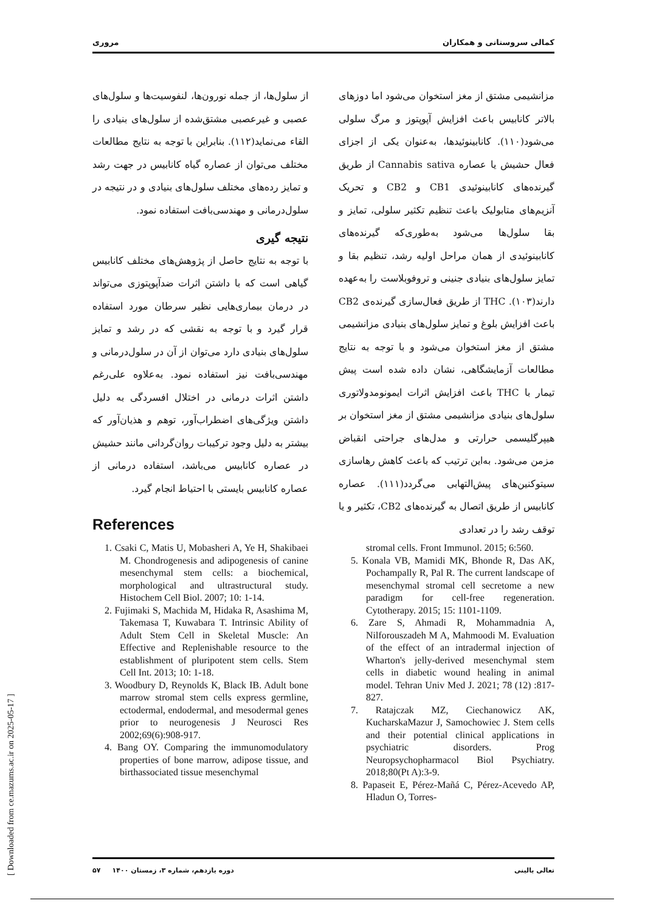کمالی سروستانی و همکاران مروری
مزانشیمی مشتق از مغز استخوان می‌شود اما دوزهای بالاتر کانابیس باعث افزایش آپوپتوز و مرگ سلولی می‌شود(۱۱۰). کانابینوئیدها، به‌عنوان یکی از اجزای فعال حشیش یا عصاره Cannabis sativa از طریق گیرنده‌های کانابینوئیدی CB1 و CB2 و تحریک آنزیم‌های متابولیک باعث تنظیم تکثیر سلولی، تمایز و بقا سلول‌ها می‌شود به‌طوری‌که گیرنده‌های کانابینوئیدی از همان مراحل اولیه رشد، تنظیم بقا و تمایز سلول‌های بنیادی جنینی و تروفوبلاست را به‌عهده دارند(۱۰۳). THC از طریق فعال‌سازی گیرنده‌ی CB2 باعث افزایش بلوغ و تمایز سلول‌های بنیادی مزانشیمی مشتق از مغز استخوان می‌شود و با توجه به نتایج مطالعات آزمایشگاهی، نشان داده شده است پیش تیمار با THC باعث افزایش اثرات ایمونومدولاتوری سلول‌های بنیادی مزانشیمی مشتق از مغز استخوان بر هیپرگلیسمی حرارتی و مدل‌های جراحتی انقباض مزمن می‌شود. به‌این ترتیب که باعث کاهش رهاسازی سیتوکنین‌های پیش‌التهابی می‌گردد(۱۱۱). عصاره کانابیس از طریق اتصال به گیرنده‌های CB2، تکثیر و یا توقف رشد را در تعدادی
از سلول‌ها، از جمله نورون‌ها، لنفوسیت‌ها و سلول‌های عصبی و غیرعصبی مشتق‌شده از سلول‌های بنیادی را القاء می‌نماید(۱۱۲). بنابراین با توجه به نتایج مطالعات مختلف می‌توان از عصاره گیاه کانابیس در جهت رشد و تمایز رده‌های مختلف سلول‌های بنیادی و در نتیجه در سلول‌درمانی و مهندسی‌بافت استفاده نمود.
نتیجه گیری
با توجه به نتایج حاصل از پژوهش‌های مختلف کانابیس گیاهی است که با داشتن اثرات ضدآپوپتوزی می‌تواند در درمان بیماری‌هایی نظیر سرطان مورد استفاده قرار گیرد و با توجه به نقشی که در رشد و تمایز سلول‌های بنیادی دارد می‌توان از آن در سلول‌درمانی و مهندسی‌بافت نیز استفاده نمود. به‌علاوه علی‌رغم داشتن اثرات درمانی در اختلال افسردگی به دلیل داشتن ویژگی‌های اضطراب‌آور، توهم و هذیان‌آور که بیشتر به دلیل وجود ترکیبات روان‌گردانی مانند حشیش در عصاره کانابیس می‌باشد، استفاده درمانی از عصاره کانابیس بایستی با احتیاط انجام گیرد.
References
1. Csaki C, Matis U, Mobasheri A, Ye H, Shakibaei M. Chondrogenesis and adipogenesis of canine mesenchymal stem cells: a biochemical, morphological and ultrastructural study. Histochem Cell Biol. 2007; 10: 1-14.
2. Fujimaki S, Machida M, Hidaka R, Asashima M, Takemasa T, Kuwabara T. Intrinsic Ability of Adult Stem Cell in Skeletal Muscle: An Effective and Replenishable resource to the establishment of pluripotent stem cells. Stem Cell Int. 2013; 10: 1-18.
3. Woodbury D, Reynolds K, Black IB. Adult bone marrow stromal stem cells express germline, ectodermal, endodermal, and mesodermal genes prior to neurogenesis J Neurosci Res 2002;69(6):908-917.
4. Bang OY. Comparing the immunomodulatory properties of bone marrow, adipose tissue, and birthassociated tissue mesenchymal
stromal cells. Front Immunol. 2015; 6:560.
5. Konala VB, Mamidi MK, Bhonde R, Das AK, Pochampally R, Pal R. The current landscape of mesenchymal stromal cell secretome a new paradigm for cell-free regeneration. Cytotherapy. 2015; 15: 1101-1109.
6. Zare S, Ahmadi R, Mohammadnia A, Nilforouszadeh M A, Mahmoodi M. Evaluation of the effect of an intradermal injection of Wharton's jelly-derived mesenchymal stem cells in diabetic wound healing in animal model. Tehran Univ Med J. 2021; 78 (12) :817-827.
7. Ratajczak MZ, Ciechanowicz AK, KucharskaMazur J, Samochowiec J. Stem cells and their potential clinical applications in psychiatric disorders. Prog Neuropsychopharmacol Biol Psychiatry. 2018;80(Pt A):3-9.
8. Papaseit E, Pérez-Mañá C, Pérez-Acevedo AP, Hladun O, Torres-
تعالی بالینی دوره یازدهم، شماره ۳، زمستان ۱۴۰۰ ۵۷
[ Downloaded from ce.mazums.ac.ir on 2025-05-17 ]